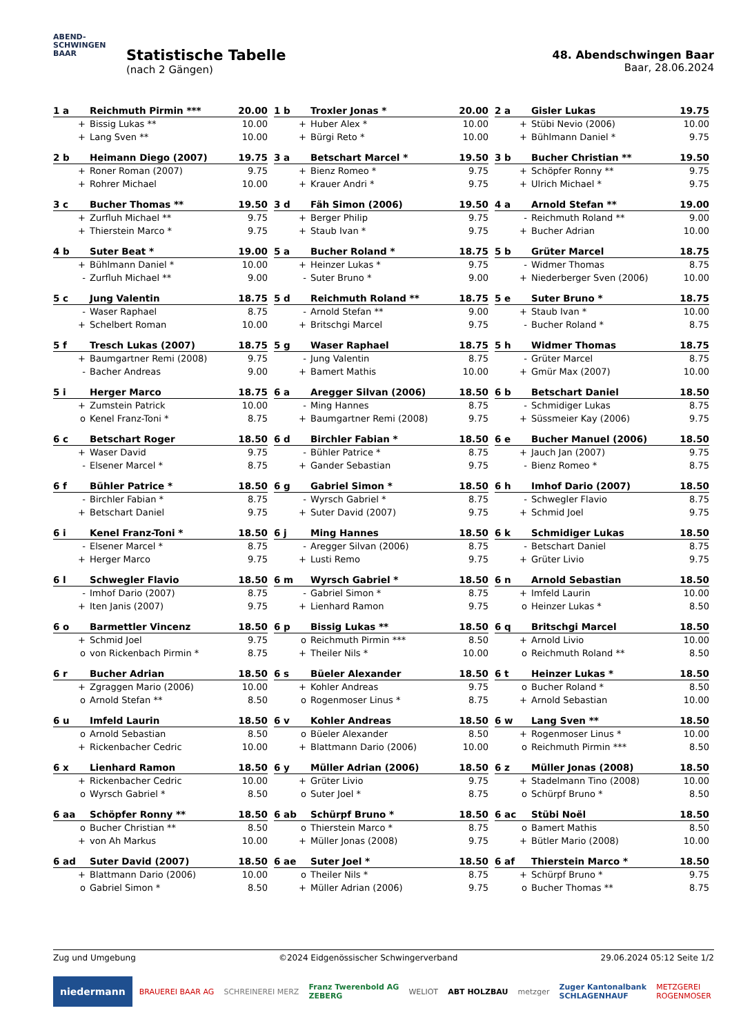ABEND-
SCHWINGEN
BAAR
Statistische Tabelle
(nach 2 Gängen)
48. Abendschwingen Baar
Baar, 28.06.2024
| 1 a | Reichmuth Pirmin *** | 20.00 |
| --- | --- | --- |
| + | Bissig Lukas ** | 10.00 |
| + | Lang Sven ** | 10.00 |
| 1 b | Troxler Jonas * | 20.00 |
| --- | --- | --- |
| + | Huber Alex * | 10.00 |
| + | Bürgi Reto * | 10.00 |
| 2 a | Gisler Lukas | 19.75 |
| --- | --- | --- |
| + | Stübi Nevio (2006) | 10.00 |
| + | Bühlmann Daniel * | 9.75 |
| 2 b | Heimann Diego (2007) | 19.75 |
| --- | --- | --- |
| + | Roner Roman (2007) | 9.75 |
| + | Rohrer Michael | 10.00 |
| 3 a | Betschart Marcel * | 19.50 |
| --- | --- | --- |
| + | Bienz Romeo * | 9.75 |
| + | Krauer Andri * | 9.75 |
| 3 b | Bucher Christian ** | 19.50 |
| --- | --- | --- |
| + | Schöpfer Ronny ** | 9.75 |
| + | Ulrich Michael * | 9.75 |
| 3 c | Bucher Thomas ** | 19.50 |
| --- | --- | --- |
| + | Zurfluh Michael ** | 9.75 |
| + | Thierstein Marco * | 9.75 |
| 3 d | Fäh Simon (2006) | 19.50 |
| --- | --- | --- |
| + | Berger Philip | 9.75 |
| + | Staub Ivan * | 9.75 |
| 4 a | Arnold Stefan ** | 19.00 |
| --- | --- | --- |
| - | Reichmuth Roland ** | 9.00 |
| + | Bucher Adrian | 10.00 |
| 4 b | Suter Beat * | 19.00 |
| --- | --- | --- |
| + | Bühlmann Daniel * | 10.00 |
| - | Zurfluh Michael ** | 9.00 |
| 5 a | Bucher Roland * | 18.75 |
| --- | --- | --- |
| + | Heinzer Lukas * | 9.75 |
| - | Suter Bruno * | 9.00 |
| 5 b | Grüter Marcel | 18.75 |
| --- | --- | --- |
| - | Widmer Thomas | 8.75 |
| + | Niederberger Sven (2006) | 10.00 |
| 5 c | Jung Valentin | 18.75 |
| --- | --- | --- |
| - | Waser Raphael | 8.75 |
| + | Schelbert Roman | 10.00 |
| 5 d | Reichmuth Roland ** | 18.75 |
| --- | --- | --- |
| - | Arnold Stefan ** | 9.00 |
| + | Britschgi Marcel | 9.75 |
| 5 e | Suter Bruno * | 18.75 |
| --- | --- | --- |
| + | Staub Ivan * | 10.00 |
| - | Bucher Roland * | 8.75 |
| 5 f | Tresch Lukas (2007) | 18.75 |
| --- | --- | --- |
| + | Baumgartner Remi (2008) | 9.75 |
| - | Bacher Andreas | 9.00 |
| 5 g | Waser Raphael | 18.75 |
| --- | --- | --- |
| - | Jung Valentin | 8.75 |
| + | Bamert Mathis | 10.00 |
| 5 h | Widmer Thomas | 18.75 |
| --- | --- | --- |
| - | Grüter Marcel | 8.75 |
| + | Gmür Max (2007) | 10.00 |
| 5 i | Herger Marco | 18.75 |
| --- | --- | --- |
| + | Zumstein Patrick | 10.00 |
| o | Kenel Franz-Toni * | 8.75 |
| 6 a | Aregger Silvan (2006) | 18.50 |
| --- | --- | --- |
| - | Ming Hannes | 8.75 |
| + | Baumgartner Remi (2008) | 9.75 |
| 6 b | Betschart Daniel | 18.50 |
| --- | --- | --- |
| - | Schmidiger Lukas | 8.75 |
| + | Süssmeier Kay (2006) | 9.75 |
| 6 c | Betschart Roger | 18.50 |
| --- | --- | --- |
| + | Waser David | 9.75 |
| - | Elsener Marcel * | 8.75 |
| 6 d | Birchler Fabian * | 18.50 |
| --- | --- | --- |
| - | Bühler Patrice * | 8.75 |
| + | Gander Sebastian | 9.75 |
| 6 e | Bucher Manuel (2006) | 18.50 |
| --- | --- | --- |
| + | Jauch Jan (2007) | 9.75 |
| - | Bienz Romeo * | 8.75 |
| 6 f | Bühler Patrice * | 18.50 |
| --- | --- | --- |
| - | Birchler Fabian * | 8.75 |
| + | Betschart Daniel | 9.75 |
| 6 g | Gabriel Simon * | 18.50 |
| --- | --- | --- |
| - | Wyrsch Gabriel * | 8.75 |
| + | Suter David (2007) | 9.75 |
| 6 h | Imhof Dario (2007) | 18.50 |
| --- | --- | --- |
| - | Schwegler Flavio | 8.75 |
| + | Schmid Joel | 9.75 |
| 6 i | Kenel Franz-Toni * | 18.50 |
| --- | --- | --- |
| - | Elsener Marcel * | 8.75 |
| + | Herger Marco | 9.75 |
| 6 j | Ming Hannes | 18.50 |
| --- | --- | --- |
| - | Aregger Silvan (2006) | 8.75 |
| + | Lusti Remo | 9.75 |
| 6 k | Schmidiger Lukas | 18.50 |
| --- | --- | --- |
| - | Betschart Daniel | 8.75 |
| + | Grüter Livio | 9.75 |
| 6 l | Schwegler Flavio | 18.50 |
| --- | --- | --- |
| - | Imhof Dario (2007) | 8.75 |
| + | Iten Janis (2007) | 9.75 |
| 6 m | Wyrsch Gabriel * | 18.50 |
| --- | --- | --- |
| - | Gabriel Simon * | 8.75 |
| + | Lienhard Ramon | 9.75 |
| 6 n | Arnold Sebastian | 18.50 |
| --- | --- | --- |
| + | Imfeld Laurin | 10.00 |
| o | Heinzer Lukas * | 8.50 |
| 6 o | Barmettler Vincenz | 18.50 |
| --- | --- | --- |
| + | Schmid Joel | 9.75 |
| o | von Rickenbach Pirmin * | 8.75 |
| 6 p | Bissig Lukas ** | 18.50 |
| --- | --- | --- |
| o | Reichmuth Pirmin *** | 8.50 |
| + | Theiler Nils * | 10.00 |
| 6 q | Britschgi Marcel | 18.50 |
| --- | --- | --- |
| + | Arnold Livio | 10.00 |
| o | Reichmuth Roland ** | 8.50 |
| 6 r | Bucher Adrian | 18.50 |
| --- | --- | --- |
| + | Zgraggen Mario (2006) | 10.00 |
| o | Arnold Stefan ** | 8.50 |
| 6 s | Büeler Alexander | 18.50 |
| --- | --- | --- |
| + | Kohler Andreas | 9.75 |
| o | Rogenmoser Linus * | 8.75 |
| 6 t | Heinzer Lukas * | 18.50 |
| --- | --- | --- |
| o | Bucher Roland * | 8.50 |
| + | Arnold Sebastian | 10.00 |
| 6 u | Imfeld Laurin | 18.50 |
| --- | --- | --- |
| o | Arnold Sebastian | 8.50 |
| + | Rickenbacher Cedric | 10.00 |
| 6 v | Kohler Andreas | 18.50 |
| --- | --- | --- |
| o | Büeler Alexander | 8.50 |
| + | Blattmann Dario (2006) | 10.00 |
| 6 w | Lang Sven ** | 18.50 |
| --- | --- | --- |
| + | Rogenmoser Linus * | 10.00 |
| o | Reichmuth Pirmin *** | 8.50 |
| 6 x | Lienhard Ramon | 18.50 |
| --- | --- | --- |
| + | Rickenbacher Cedric | 10.00 |
| o | Wyrsch Gabriel * | 8.50 |
| 6 y | Müller Adrian (2006) | 18.50 |
| --- | --- | --- |
| + | Grüter Livio | 9.75 |
| o | Suter Joel * | 8.75 |
| 6 z | Müller Jonas (2008) | 18.50 |
| --- | --- | --- |
| + | Stadelmann Tino (2008) | 10.00 |
| o | Schürpf Bruno * | 8.50 |
| 6 aa | Schöpfer Ronny ** | 18.50 |
| --- | --- | --- |
| o | Bucher Christian ** | 8.50 |
| + | von Ah Markus | 10.00 |
| 6 ab | Schürpf Bruno * | 18.50 |
| --- | --- | --- |
| o | Thierstein Marco * | 8.75 |
| + | Müller Jonas (2008) | 9.75 |
| 6 ac | Stübi Noël | 18.50 |
| --- | --- | --- |
| o | Bamert Mathis | 8.50 |
| + | Bütler Mario (2008) | 10.00 |
| 6 ad | Suter David (2007) | 18.50 |
| --- | --- | --- |
| + | Blattmann Dario (2006) | 10.00 |
| o | Gabriel Simon * | 8.50 |
| 6 ae | Suter Joel * | 18.50 |
| --- | --- | --- |
| o | Theiler Nils * | 8.75 |
| + | Müller Adrian (2006) | 9.75 |
| 6 af | Thierstein Marco * | 18.50 |
| --- | --- | --- |
| + | Schürpf Bruno * | 9.75 |
| o | Bucher Thomas ** | 8.75 |
Zug und Umgebung ©2024 Eidgenössischer Schwingerverband 29.06.2024 05:12 Seite 1/2
niedermann BRAUEREI BAAR AG SCHREINEREI MERZ Franz Twerenbold AG
ZEBERG WELIOT ABT HOLZBAU metzger Zuger Kantonalbank
SCHLAGENHAUF METZGEREI
ROGENMOSER